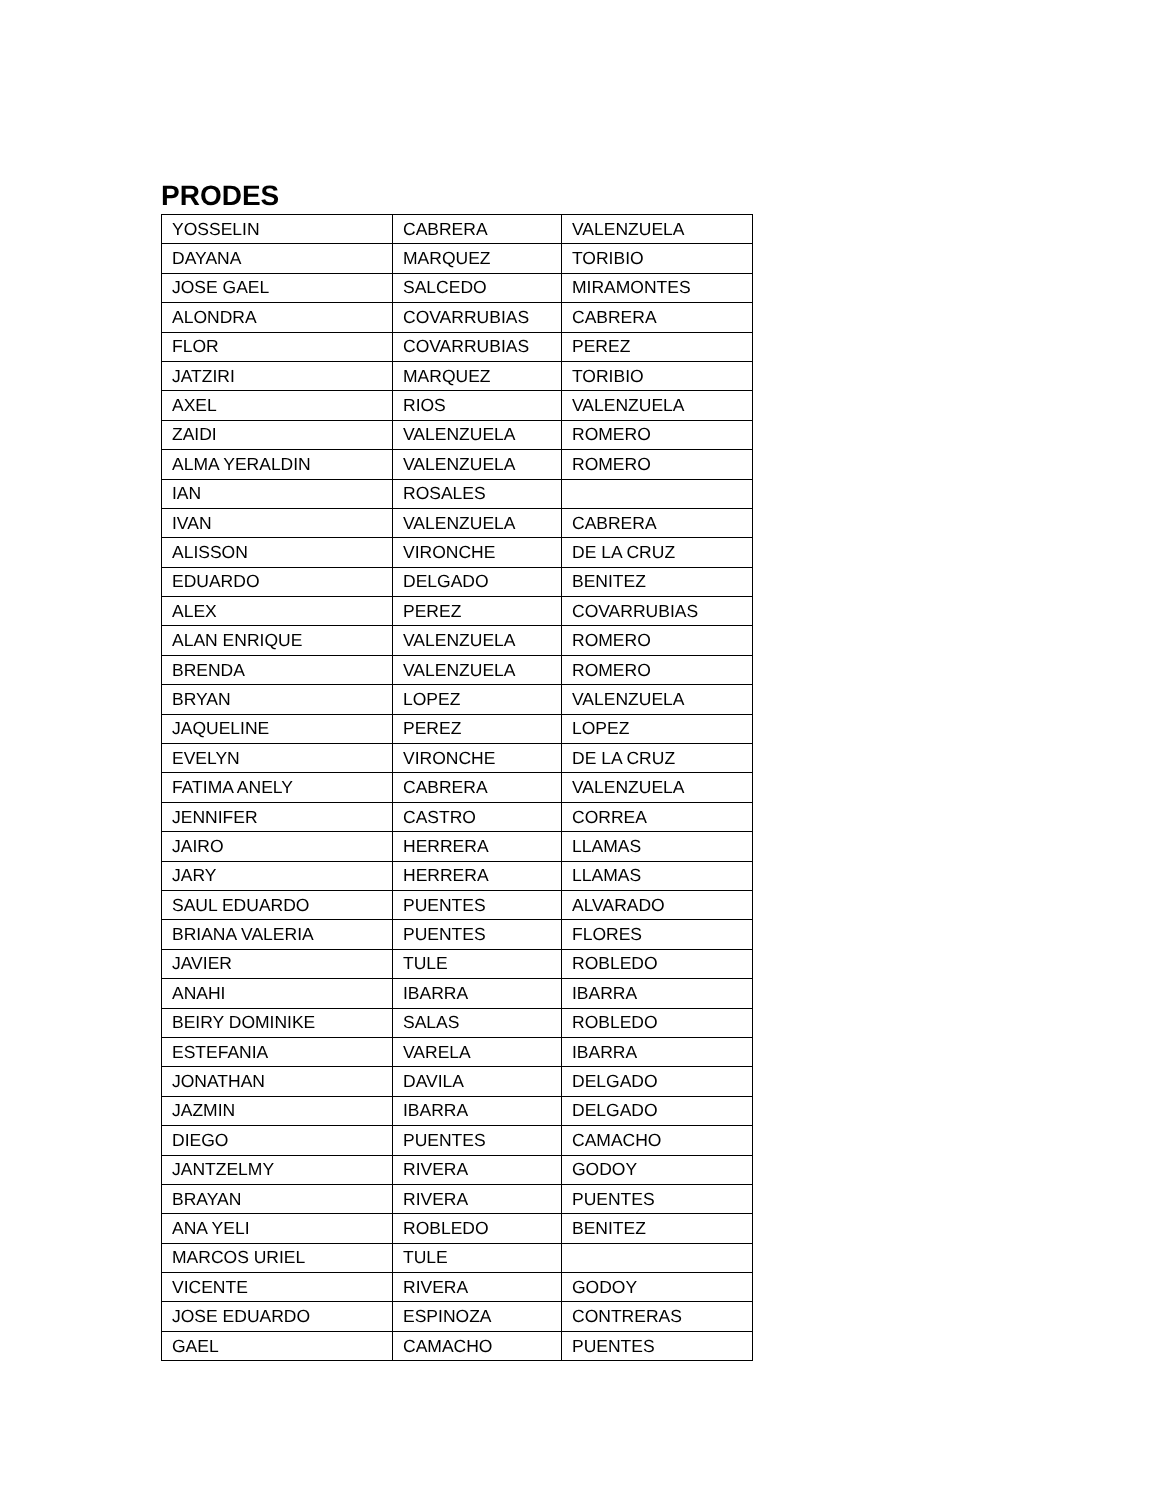PRODES
| YOSSELIN | CABRERA | VALENZUELA |
| DAYANA | MARQUEZ | TORIBIO |
| JOSE GAEL | SALCEDO | MIRAMONTES |
| ALONDRA | COVARRUBIAS | CABRERA |
| FLOR | COVARRUBIAS | PEREZ |
| JATZIRI | MARQUEZ | TORIBIO |
| AXEL | RIOS | VALENZUELA |
| ZAIDI | VALENZUELA | ROMERO |
| ALMA YERALDIN | VALENZUELA | ROMERO |
| IAN | ROSALES | |
| IVAN | VALENZUELA | CABRERA |
| ALISSON | VIRONCHE | DE LA CRUZ |
| EDUARDO | DELGADO | BENITEZ |
| ALEX | PEREZ | COVARRUBIAS |
| ALAN ENRIQUE | VALENZUELA | ROMERO |
| BRENDA | VALENZUELA | ROMERO |
| BRYAN | LOPEZ | VALENZUELA |
| JAQUELINE | PEREZ | LOPEZ |
| EVELYN | VIRONCHE | DE LA CRUZ |
| FATIMA ANELY | CABRERA | VALENZUELA |
| JENNIFER | CASTRO | CORREA |
| JAIRO | HERRERA | LLAMAS |
| JARY | HERRERA | LLAMAS |
| SAUL EDUARDO | PUENTES | ALVARADO |
| BRIANA VALERIA | PUENTES | FLORES |
| JAVIER | TULE | ROBLEDO |
| ANAHI | IBARRA | IBARRA |
| BEIRY DOMINIKE | SALAS | ROBLEDO |
| ESTEFANIA | VARELA | IBARRA |
| JONATHAN | DAVILA | DELGADO |
| JAZMIN | IBARRA | DELGADO |
| DIEGO | PUENTES | CAMACHO |
| JANTZELMY | RIVERA | GODOY |
| BRAYAN | RIVERA | PUENTES |
| ANA YELI | ROBLEDO | BENITEZ |
| MARCOS URIEL | TULE | |
| VICENTE | RIVERA | GODOY |
| JOSE EDUARDO | ESPINOZA | CONTRERAS |
| GAEL | CAMACHO | PUENTES |